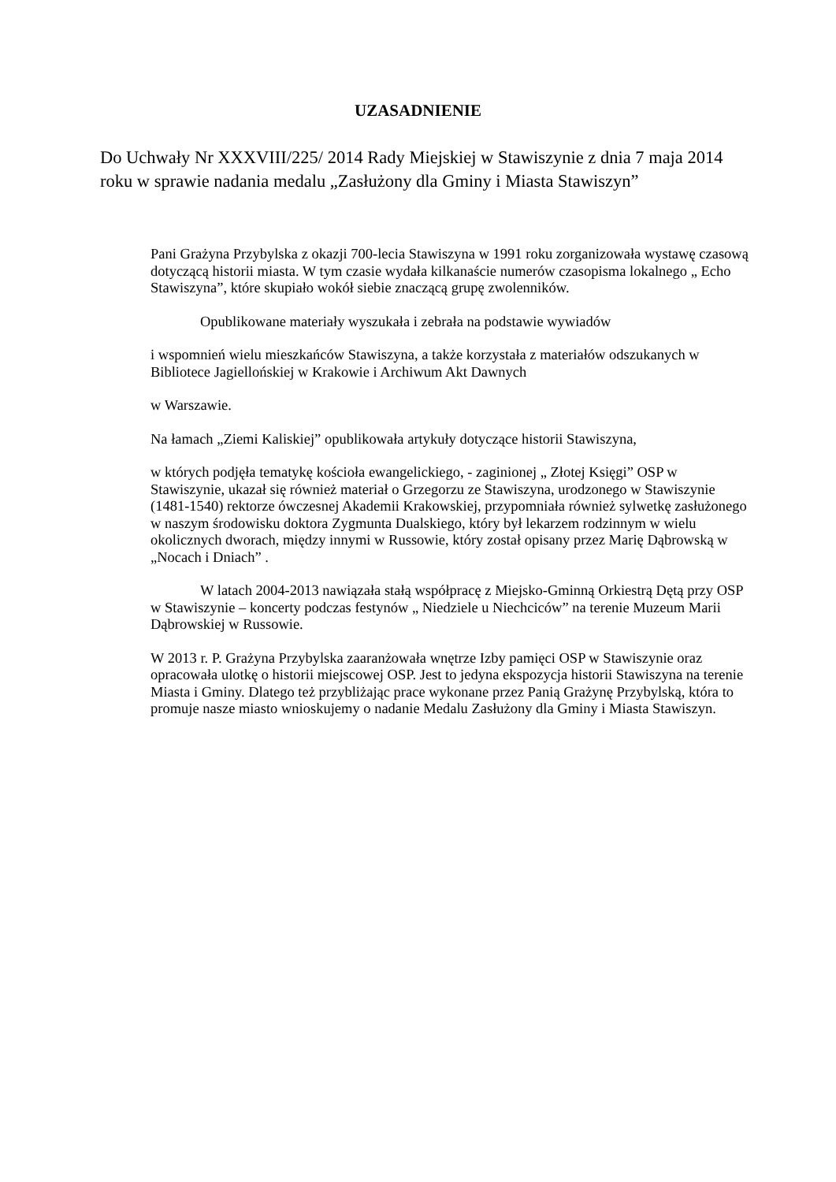UZASADNIENIE
Do Uchwały Nr XXXVIII/225/ 2014 Rady Miejskiej w Stawiszynie z dnia 7 maja 2014 roku w sprawie nadania medalu „Zasłużony dla Gminy i Miasta Stawiszyn”
Pani Grażyna Przybylska z okazji 700-lecia Stawiszyna w 1991 roku zorganizowała wystawę czasową dotyczącą historii miasta. W tym czasie wydała kilkanaście numerów czasopisma lokalnego „ Echo Stawiszyna”, które skupiało wokół siebie znaczącą grupę zwolenników.
Opublikowane materiały wyszukała i zebrała na podstawie wywiadów
i wspomnień wielu mieszkańców Stawiszyna, a także korzystała z materiałów odszukanych w Bibliotece Jagiellońskiej w Krakowie i Archiwum Akt Dawnych
w Warszawie.
Na łamach „Ziemi Kaliskiej” opublikowała artykuły dotyczące historii Stawiszyna,
w których podjęła tematykę kościoła ewangelickiego, - zaginionej „ Złotej Księgi” OSP w Stawiszynie, ukazał się również materiał o Grzegorzu ze Stawiszyna, urodzonego w Stawiszynie (1481-1540) rektorze ówczesnej Akademii Krakowskiej, przypomniała również sylwetkę zasłużonego w naszym środowisku doktora Zygmunta Dualskiego, który był lekarzem rodzinnym w wielu okolicznych dworach, między innymi w Russowie, który został opisany przez Marię Dąbrowską w „Nocach i Dniach” .
W latach 2004-2013 nawiązała stałą współpracę z Miejsko-Gminną Orkiestrą Dętą przy OSP w Stawiszynie – koncerty podczas festynów „ Niedziele u Niechciców” na terenie Muzeum Marii Dąbrowskiej w Russowie.
W 2013 r. P. Grażyna Przybylska zaaranżowała wnętrze Izby pamięci OSP w Stawiszynie oraz opracowała ulotkę o historii miejscowej OSP. Jest to jedyna ekspozycja historii Stawiszyna na terenie Miasta i Gminy. Dlatego też przybliżając prace wykonane przez Panią Grażynę Przybylską, która to promuje nasze miasto wnioskujemy o nadanie Medalu Zasłużony dla Gminy i Miasta Stawiszyn.